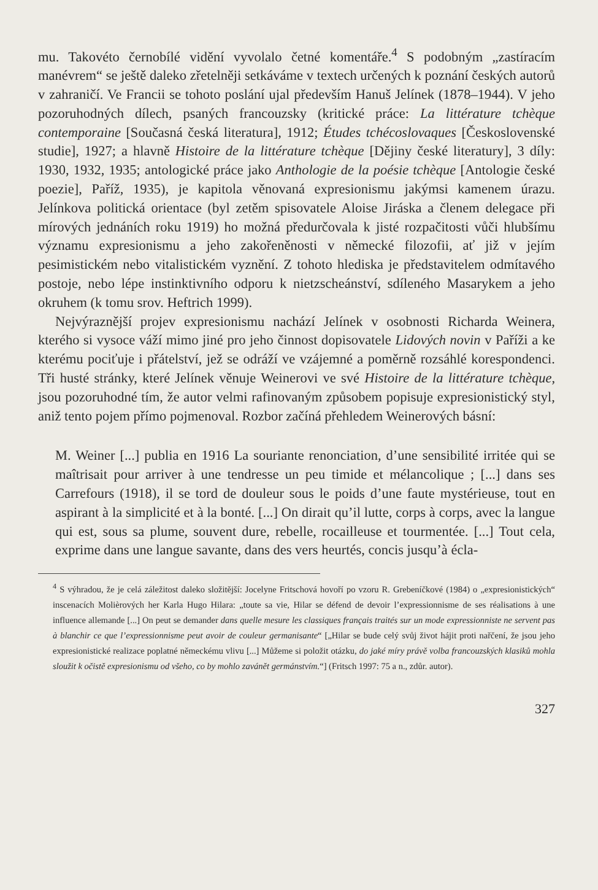mu. Takovéto černobílé vidění vyvolalo četné komentáře.<sup>4</sup> S podobným „zastíracím manévrem“ se ještě daleko zřetelněji setkáváme v textech určených k poznání českých autorů v zahraničí. Ve Francii se tohoto poslání ujal především Hanuš Jelínek (1878–1944). V jeho pozoruhodných dílech, psaných francouzsky (kritické práce: La littérature tchèque contemporaine [Současná česká literatura], 1912; Études tchécoslovaques [Československé studie], 1927; a hlavně Histoire de la littérature tchèque [Dějiny české literatury], 3 díly: 1930, 1932, 1935; antologické práce jako Anthologie de la poésie tchèque [Antologie české poezie], Paříž, 1935), je kapitola věnovaná expresionismu jakýmsi kamenem úrazu. Jelínkova politická orientace (byl zetěm spisovatele Aloise Jiráska a členem delegace při mírových jednáních roku 1919) ho možná předurčovala k jisté rozpačitosti vůči hlubšímu významu expresionismu a jeho zakořeněnosti v německé filozofii, ať již v jejím pesimistickém nebo vitalistickém vyznění. Z tohoto hlediska je představitelem odmítavého postoje, nebo lépe instinktivního odporu k nietzscheánství, sdíleného Masarykem a jeho okruhem (k tomu srov. Heftrich 1999).
Nejvýraznější projev expresionismu nachází Jelínek v osobnosti Richarda Weinera, kterého si vysoce váží mimo jiné pro jeho činnost dopisovatele Lidových novin v Paříži a ke kterému pociťuje i přátelství, jež se odráží ve vzájemné a poměrně rozsáhlé korespondenci. Tři husté stránky, které Jelínek věnuje Weinerovi ve své Histoire de la littérature tchèque, jsou pozoruhodné tím, že autor velmi rafinovaným způsobem popisuje expresionistický styl, aniž tento pojem přímo pojmenoval. Rozbor začíná přehledem Weinerových básní:
M. Weiner [...] publia en 1916 La souriante renonciation, d’une sensibilité irritée qui se maîtrisait pour arriver à une tendresse un peu timide et mélancolique ; [...] dans ses Carrefours (1918), il se tord de douleur sous le poids d’une faute mystérieuse, tout en aspirant à la simplicité et à la bonté. [...] On dirait qu’il lutte, corps à corps, avec la langue qui est, sous sa plume, souvent dure, rebelle, rocailleuse et tourmentée. [...] Tout cela, exprime dans une langue savante, dans des vers heurtés, concis jusqu’à écla-
<sup>4</sup> S výhradou, že je celá záležitost daleko složitější: Jocelyne Fritschová hovoří po vzoru R. Grebeníčkové (1984) o „expresionistických“ inscenacích Molièrových her Karla Hugo Hilara: „toute sa vie, Hilar se défend de devoir l’expressionnisme de ses réalisations à une influence allemande [...] On peut se demander dans quelle mesure les classiques français traités sur un mode expressionniste ne servent pas à blanchir ce que l’expressionnisme peut avoir de couleur germanisante“ [„Hilar se bude celý svůj život hájit proti nařčení, že jsou jeho expresionistické realizace poplatné německému vlivu [...] Můžeme si položit otázku, do jaké míry právě volba francouzských klasiků mohla sloužit k očistě expresionismu od všeho, co by mohlo zavánět germánstvím.“] (Fritsch 1997: 75 a n., zdůr. autor).
327